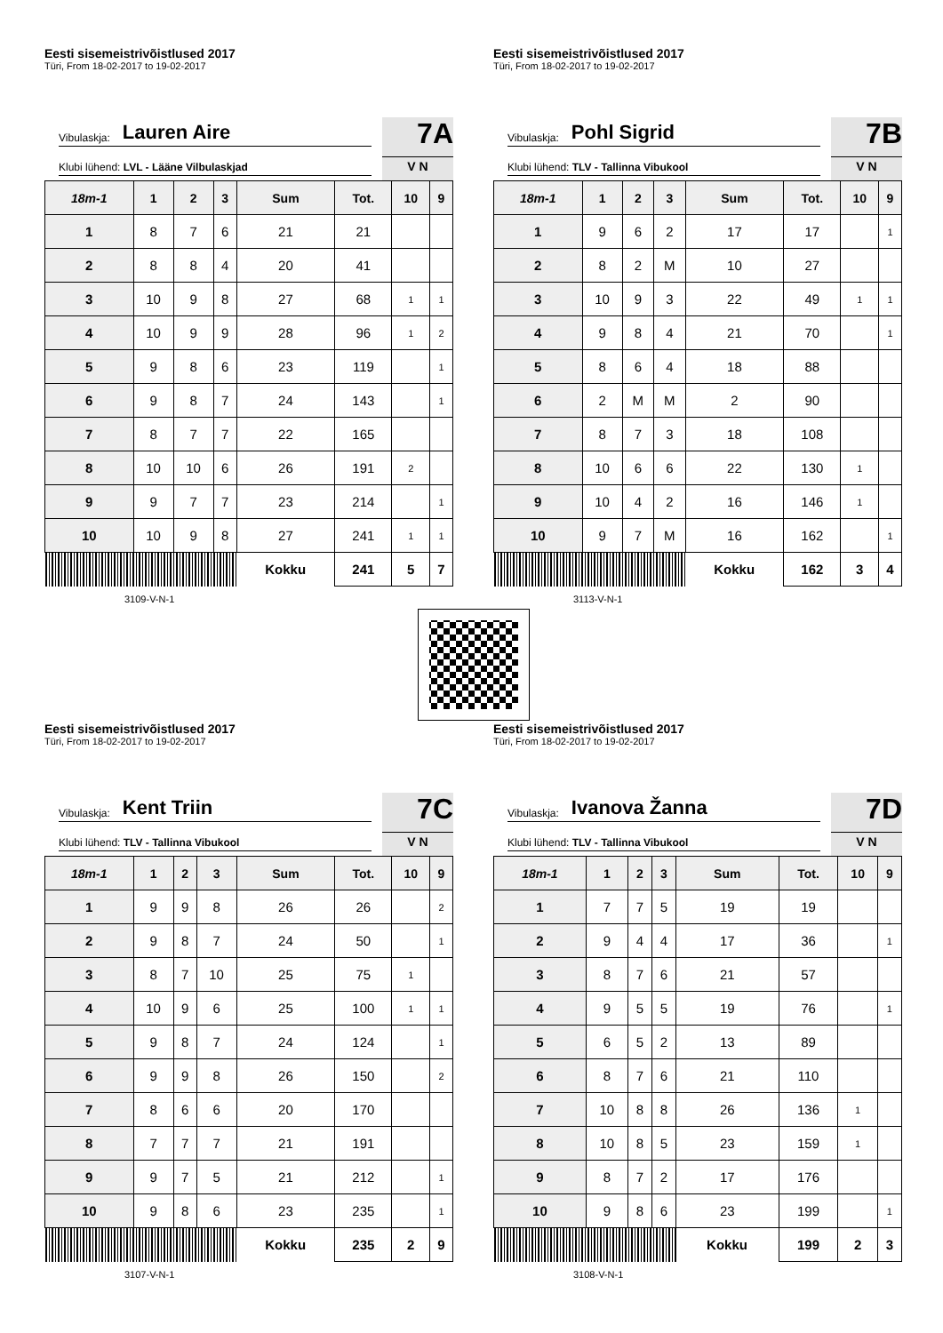Eesti sisemeistrivõistlused 2017
Türi, From 18-02-2017 to 19-02-2017
Vibulaskja: Lauren Aire
Klubi lühend: LVL - Lääne Vilbulaskjad
7A
V N
| 18m-1 | 1 | 2 | 3 | Sum | Tot. | 10 | 9 |
| --- | --- | --- | --- | --- | --- | --- | --- |
| 1 | 8 | 7 | 6 | 21 | 21 | | |
| 2 | 8 | 8 | 4 | 20 | 41 | | |
| 3 | 10 | 9 | 8 | 27 | 68 | 1 | 1 |
| 4 | 10 | 9 | 9 | 28 | 96 | 1 | 2 |
| 5 | 9 | 8 | 6 | 23 | 119 | | 1 |
| 6 | 9 | 8 | 7 | 24 | 143 | | 1 |
| 7 | 8 | 7 | 7 | 22 | 165 | | |
| 8 | 10 | 10 | 6 | 26 | 191 | 2 | |
| 9 | 9 | 7 | 7 | 23 | 214 | | 1 |
| 10 | 10 | 9 | 8 | 27 | 241 | 1 | 1 |
| | | | | Kokku | 241 | 5 | 7 |
3109-V-N-1
Eesti sisemeistrivõistlused 2017
Türi, From 18-02-2017 to 19-02-2017
Vibulaskja: Pohl Sigrid
Klubi lühend: TLV - Tallinna Vibukool
7B
V N
| 18m-1 | 1 | 2 | 3 | Sum | Tot. | 10 | 9 |
| --- | --- | --- | --- | --- | --- | --- | --- |
| 1 | 9 | 6 | 2 | 17 | 17 | | 1 |
| 2 | 8 | 2 | M | 10 | 27 | | |
| 3 | 10 | 9 | 3 | 22 | 49 | 1 | 1 |
| 4 | 9 | 8 | 4 | 21 | 70 | | 1 |
| 5 | 8 | 6 | 4 | 18 | 88 | | |
| 6 | 2 | M | M | 2 | 90 | | |
| 7 | 8 | 7 | 3 | 18 | 108 | | |
| 8 | 10 | 6 | 6 | 22 | 130 | 1 | |
| 9 | 10 | 4 | 2 | 16 | 146 | 1 | |
| 10 | 9 | 7 | M | 16 | 162 | | 1 |
| | | | | Kokku | 162 | 3 | 4 |
3113-V-N-1
Eesti sisemeistrivõistlused 2017
Türi, From 18-02-2017 to 19-02-2017
Vibulaskja: Kent Triin
Klubi lühend: TLV - Tallinna Vibukool
7C
V N
| 18m-1 | 1 | 2 | 3 | Sum | Tot. | 10 | 9 |
| --- | --- | --- | --- | --- | --- | --- | --- |
| 1 | 9 | 9 | 8 | 26 | 26 | | 2 |
| 2 | 9 | 8 | 7 | 24 | 50 | | 1 |
| 3 | 8 | 7 | 10 | 25 | 75 | 1 | |
| 4 | 10 | 9 | 6 | 25 | 100 | 1 | 1 |
| 5 | 9 | 8 | 7 | 24 | 124 | | 1 |
| 6 | 9 | 9 | 8 | 26 | 150 | | 2 |
| 7 | 8 | 6 | 6 | 20 | 170 | | |
| 8 | 7 | 7 | 7 | 21 | 191 | | |
| 9 | 9 | 7 | 5 | 21 | 212 | | 1 |
| 10 | 9 | 8 | 6 | 23 | 235 | | 1 |
| | | | | Kokku | 235 | 2 | 9 |
3107-V-N-1
Eesti sisemeistrivõistlused 2017
Türi, From 18-02-2017 to 19-02-2017
Vibulaskja: Ivanova Žanna
Klubi lühend: TLV - Tallinna Vibukool
7D
V N
| 18m-1 | 1 | 2 | 3 | Sum | Tot. | 10 | 9 |
| --- | --- | --- | --- | --- | --- | --- | --- |
| 1 | 7 | 7 | 5 | 19 | 19 | | |
| 2 | 9 | 4 | 4 | 17 | 36 | | 1 |
| 3 | 8 | 7 | 6 | 21 | 57 | | |
| 4 | 9 | 5 | 5 | 19 | 76 | | 1 |
| 5 | 6 | 5 | 2 | 13 | 89 | | |
| 6 | 8 | 7 | 6 | 21 | 110 | | |
| 7 | 10 | 8 | 8 | 26 | 136 | 1 | |
| 8 | 10 | 8 | 5 | 23 | 159 | 1 | |
| 9 | 8 | 7 | 2 | 17 | 176 | | |
| 10 | 9 | 8 | 6 | 23 | 199 | | 1 |
| | | | | Kokku | 199 | 2 | 3 |
3108-V-N-1